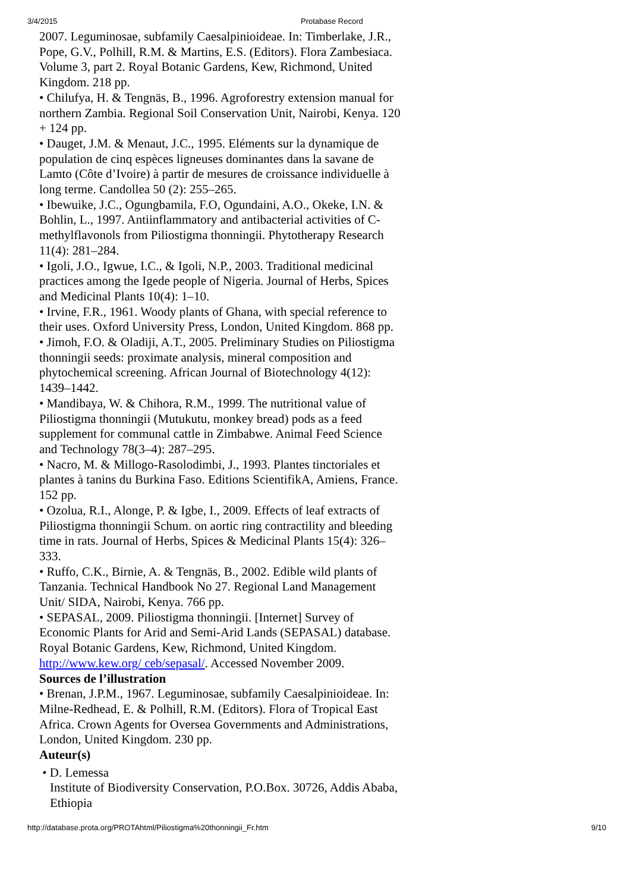3/4/2015 Protabase Record
2007. Leguminosae, subfamily Caesalpinioideae. In: Timberlake, J.R., Pope, G.V., Polhill, R.M. & Martins, E.S. (Editors). Flora Zambesiaca. Volume 3, part 2. Royal Botanic Gardens, Kew, Richmond, United Kingdom. 218 pp.
• Chilufya, H. & Tengnäs, B., 1996. Agroforestry extension manual for northern Zambia. Regional Soil Conservation Unit, Nairobi, Kenya. 120 + 124 pp.
• Dauget, J.M. & Menaut, J.C., 1995. Eléments sur la dynamique de population de cinq espèces ligneuses dominantes dans la savane de Lamto (Côte d’Ivoire) à partir de mesures de croissance individuelle à long terme. Candollea 50 (2): 255–265.
• Ibewuike, J.C., Ogungbamila, F.O, Ogundaini, A.O., Okeke, I.N. & Bohlin, L., 1997. Antiinflammatory and antibacterial activities of C-methylflavonols from Piliostigma thonningii. Phytotherapy Research 11(4): 281–284.
• Igoli, J.O., Igwue, I.C., & Igoli, N.P., 2003. Traditional medicinal practices among the Igede people of Nigeria. Journal of Herbs, Spices and Medicinal Plants 10(4): 1–10.
• Irvine, F.R., 1961. Woody plants of Ghana, with special reference to their uses. Oxford University Press, London, United Kingdom. 868 pp.
• Jimoh, F.O. & Oladiji, A.T., 2005. Preliminary Studies on Piliostigma thonningii seeds: proximate analysis, mineral composition and phytochemical screening. African Journal of Biotechnology 4(12): 1439–1442.
• Mandibaya, W. & Chihora, R.M., 1999. The nutritional value of Piliostigma thonningii (Mutukutu, monkey bread) pods as a feed supplement for communal cattle in Zimbabwe. Animal Feed Science and Technology 78(3–4): 287–295.
• Nacro, M. & Millogo-Rasolodimbi, J., 1993. Plantes tinctoriales et plantes à tanins du Burkina Faso. Editions ScientifikA, Amiens, France. 152 pp.
• Ozolua, R.I., Alonge, P. & Igbe, I., 2009. Effects of leaf extracts of Piliostigma thonningii Schum. on aortic ring contractility and bleeding time in rats. Journal of Herbs, Spices & Medicinal Plants 15(4): 326–333.
• Ruffo, C.K., Birnie, A. & Tengnäs, B., 2002. Edible wild plants of Tanzania. Technical Handbook No 27. Regional Land Management Unit/ SIDA, Nairobi, Kenya. 766 pp.
• SEPASAL, 2009. Piliostigma thonningii. [Internet] Survey of Economic Plants for Arid and Semi-Arid Lands (SEPASAL) database. Royal Botanic Gardens, Kew, Richmond, United Kingdom. http://www.kew.org/ ceb/sepasal/. Accessed November 2009.
Sources de l’illustration
• Brenan, J.P.M., 1967. Leguminosae, subfamily Caesalpinioideae. In: Milne-Redhead, E. & Polhill, R.M. (Editors). Flora of Tropical East Africa. Crown Agents for Oversea Governments and Administrations, London, United Kingdom. 230 pp.
Auteur(s)
• D. Lemessa
Institute of Biodiversity Conservation, P.O.Box. 30726, Addis Ababa, Ethiopia
http://database.prota.org/PROTAhtml/Piliostigma%20thonningii_Fr.htm 9/10